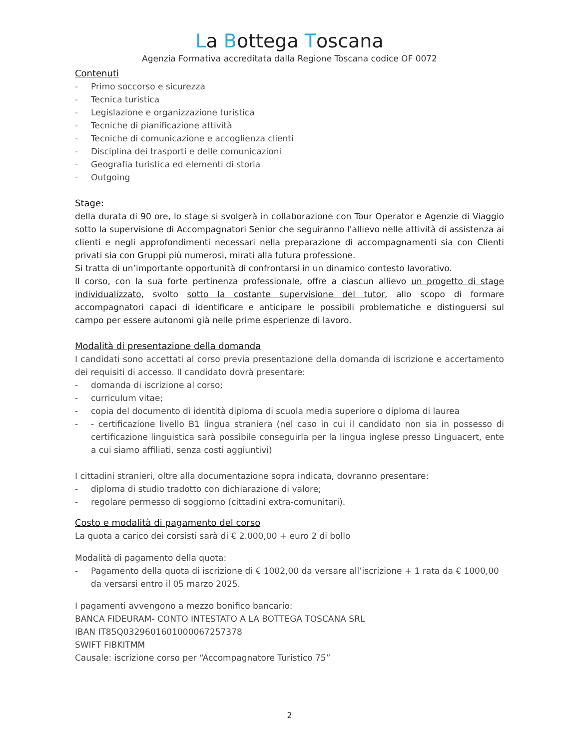La Bottega Toscana
Agenzia Formativa accreditata dalla Regione Toscana codice OF 0072
Contenuti
- Primo soccorso e sicurezza
- Tecnica turistica
- Legislazione e organizzazione turistica
- Tecniche di pianificazione attività
- Tecniche di comunicazione e accoglienza clienti
- Disciplina dei trasporti e delle comunicazioni
- Geografia turistica ed elementi di storia
- Outgoing
Stage:
della durata di 90 ore, lo stage si svolgerà in collaborazione con Tour Operator e Agenzie di Viaggio sotto la supervisione di Accompagnatori Senior che seguiranno l'allievo nelle attività di assistenza ai clienti e negli approfondimenti necessari nella preparazione di accompagnamenti sia con Clienti privati sia con Gruppi più numerosi, mirati alla futura professione.
Si tratta di un’importante opportunità di confrontarsi in un dinamico contesto lavorativo.
Il corso, con la sua forte pertinenza professionale, offre a ciascun allievo un progetto di stage individualizzato, svolto sotto la costante supervisione del tutor, allo scopo di formare accompagnatori capaci di identificare e anticipare le possibili problematiche e distinguersi sul campo per essere autonomi già nelle prime esperienze di lavoro.
Modalità di presentazione della domanda
I candidati sono accettati al corso previa presentazione della domanda di iscrizione e accertamento dei requisiti di accesso. Il candidato dovrà presentare:
- domanda di iscrizione al corso;
- curriculum vitae;
- copia del documento di identità diploma di scuola media superiore o diploma di laurea
- - certificazione livello B1 lingua straniera (nel caso in cui il candidato non sia in possesso di certificazione linguistica sarà possibile conseguirla per la lingua inglese presso Linguacert, ente a cui siamo affiliati, senza costi aggiuntivi)
I cittadini stranieri, oltre alla documentazione sopra indicata, dovranno presentare:
- diploma di studio tradotto con dichiarazione di valore;
- regolare permesso di soggiorno (cittadini extra-comunitari).
Costo e modalità di pagamento del corso
La quota a carico dei corsisti sarà di € 2.000,00 + euro 2 di bollo
Modalità di pagamento della quota:
- Pagamento della quota di iscrizione di € 1002,00 da versare all’iscrizione + 1 rata da € 1000,00 da versarsi entro il 05 marzo 2025.
I pagamenti avvengono a mezzo bonifico bancario:
BANCA FIDEURAM- CONTO INTESTATO A LA BOTTEGA TOSCANA SRL
IBAN IT85Q0329601601000067257378
SWIFT FIBKITMM
Causale: iscrizione corso per “Accompagnatore Turistico 75”
2